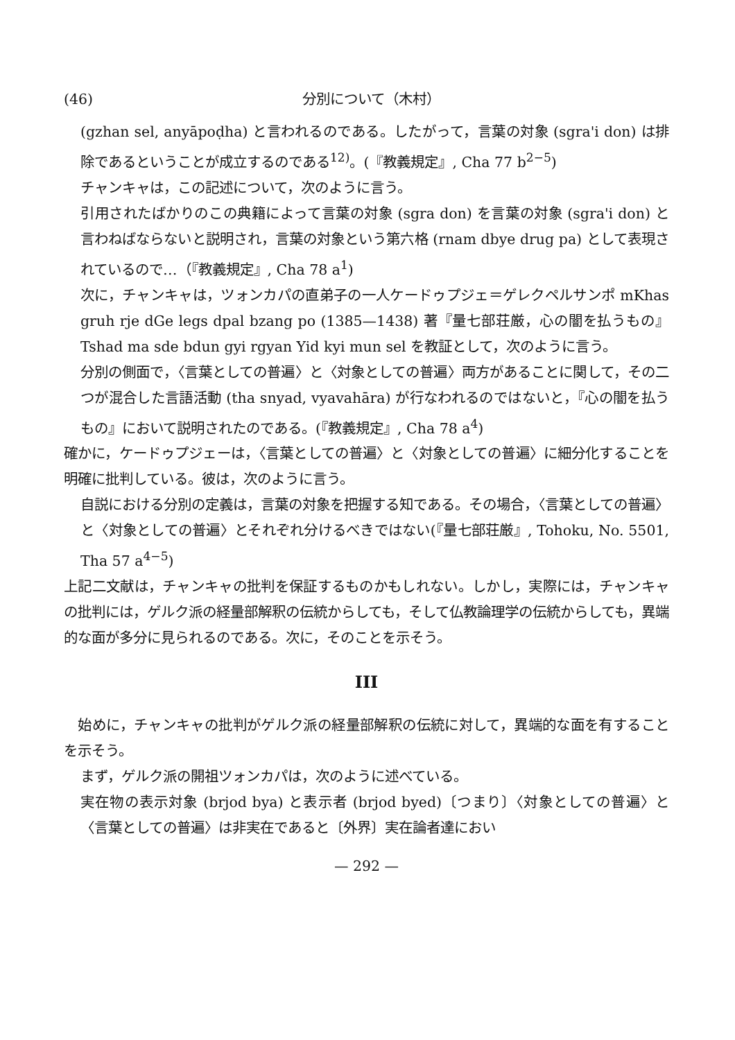(46) 分別について（木村）
(gzhan sel, anyāpoḍha) と言われるのである。したがって，言葉の対象 (sgra'i don) は排除であるということが成立するのである<sup>12)</sup>。(『教義規定』, Cha 77 b<sup>2−5</sup>)
チャンキャは，この記述について，次のように言う。
引用されたばかりのこの典籍によって言葉の対象 (sgra don) を言葉の対象 (sgra'i don) と言わねばならないと説明され，言葉の対象という第六格 (rnam dbye drug pa) として表現されているので…（『教義規定』, Cha 78 a<sup>1</sup>)
次に，チャンキャは，ツォンカパの直弟子の一人ケードゥプジェ＝ゲレクペルサンポ mKhas gruh rje dGe legs dpal bzang po (1385—1438) 著『量七部荘厳，心の闇を払うもの』Tshad ma sde bdun gyi rgyan Yid kyi mun sel を教証として，次のように言う。
分別の側面で，〈言葉としての普遍〉と〈対象としての普遍〉両方があることに関して，その二つが混合した言語活動 (tha snyad, vyavahāra) が行なわれるのではないと，『心の闇を払うもの』において説明されたのである。(『教義規定』, Cha 78 a<sup>4</sup>)
確かに，ケードゥプジェーは，〈言葉としての普遍〉と〈対象としての普遍〉に細分化することを明確に批判している。彼は，次のように言う。
自説における分別の定義は，言葉の対象を把握する知である。その場合，〈言葉としての普遍〉と〈対象としての普遍〉とそれぞれ分けるべきではない(『量七部荘厳』, Tohoku, No. 5501, Tha 57 a<sup>4−5</sup>)
上記二文献は，チャンキャの批判を保証するものかもしれない。しかし，実際には，チャンキャの批判には，ゲルク派の経量部解釈の伝統からしても，そして仏教論理学の伝統からしても，異端的な面が多分に見られるのである。次に，そのことを示そう。
III
　始めに，チャンキャの批判がゲルク派の経量部解釈の伝統に対して，異端的な面を有することを示そう。
まず，ゲルク派の開祖ツォンカパは，次のように述べている。
実在物の表示対象 (brjod bya) と表示者 (brjod byed)〔つまり〕〈対象としての普遍〉と〈言葉としての普遍〉は非実在であると〔外界〕実在論者達におい
— 292 —